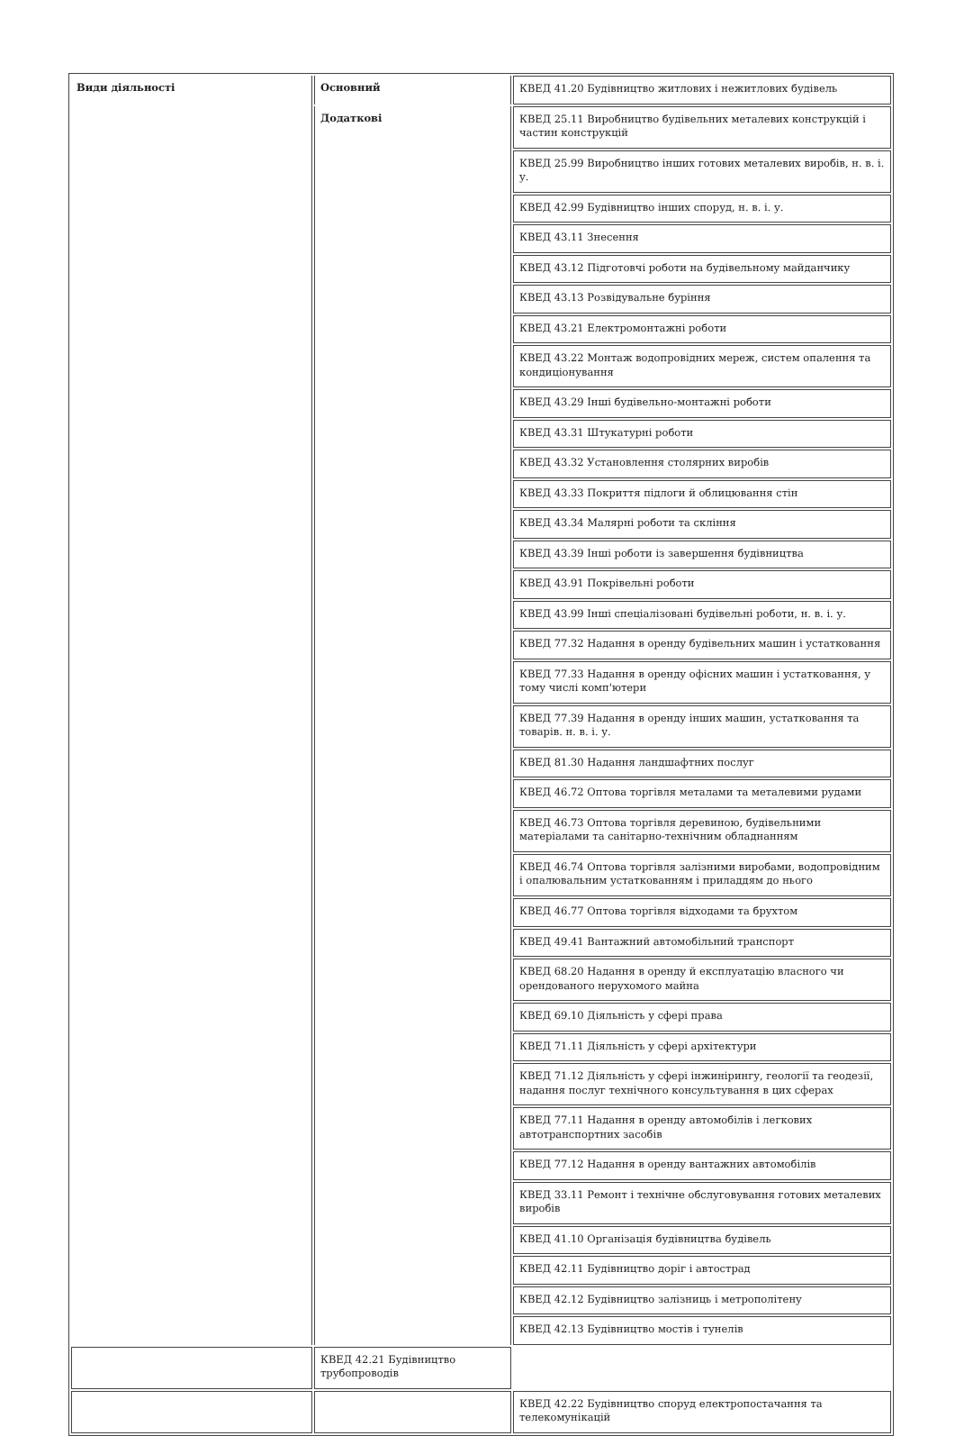| Види діяльності | Основний | КВЕД 41.20 Будівництво житлових і нежитлових будівель |
| | Додаткові | КВЕД 25.11 Виробництво будівельних металевих конструкцій і частин конструкцій |
| | | КВЕД 25.99 Виробництво інших готових металевих виробів, н. в. і. у. |
| | | КВЕД 42.99 Будівництво інших споруд, н. в. і. у. |
| | | КВЕД 43.11 Знесення |
| | | КВЕД 43.12 Підготовчі роботи на будівельному майданчику |
| | | КВЕД 43.13 Розвідувальне буріння |
| | | КВЕД 43.21 Електромонтажні роботи |
| | | КВЕД 43.22 Монтаж водопровідних мереж, систем опалення та кондиціонування |
| | | КВЕД 43.29 Інші будівельно-монтажні роботи |
| | | КВЕД 43.31 Штукатурні роботи |
| | | КВЕД 43.32 Установлення столярних виробів |
| | | КВЕД 43.33 Покриття підлоги й облицювання стін |
| | | КВЕД 43.34 Малярні роботи та скління |
| | | КВЕД 43.39 Інші роботи із завершення будівництва |
| | | КВЕД 43.91 Покрівельні роботи |
| | | КВЕД 43.99 Інші спеціалізовані будівельні роботи, н. в. і. у. |
| | | КВЕД 77.32 Надання в оренду будівельних машин і устатковання |
| | | КВЕД 77.33 Надання в оренду офісних машин і устатковання, у тому числі комп'ютери |
| | | КВЕД 77.39 Надання в оренду інших машин, устатковання та товарів. н. в. і. у. |
| | | КВЕД 81.30 Надання ландшафтних послуг |
| | | КВЕД 46.72 Оптова торгівля металами та металевими рудами |
| | | КВЕД 46.73 Оптова торгівля деревиною, будівельними матеріалами та санітарно-технічним обладнанням |
| | | КВЕД 46.74 Оптова торгівля залізними виробами, водопровідним і опалювальним устаткованням і приладдям до нього |
| | | КВЕД 46.77 Оптова торгівля відходами та брухтом |
| | | КВЕД 49.41 Вантажний автомобільний транспорт |
| | | КВЕД 68.20 Надання в оренду й експлуатацію власного чи орендованого нерухомого майна |
| | | КВЕД 69.10 Діяльність у сфері права |
| | | КВЕД 71.11 Діяльність у сфері архітектури |
| | | КВЕД 71.12 Діяльність у сфері інжинірингу, геології та геодезії, надання послуг технічного консультування в цих сферах |
| | | КВЕД 77.11 Надання в оренду автомобілів і легкових автотранспортних засобів |
| | | КВЕД 77.12 Надання в оренду вантажних автомобілів |
| | | КВЕД 33.11 Ремонт і технічне обслуговування готових металевих виробів |
| | | КВЕД 41.10 Організація будівництва будівель |
| | | КВЕД 42.11 Будівництво доріг і автострад |
| | | КВЕД 42.12 Будівництво залізниць і метрополітену |
| | | КВЕД 42.13 Будівництво мостів і тунелів |
| | КВЕД 42.21 Будівництво трубопроводів | |
| | | КВЕД 42.22 Будівництво споруд електропостачання та телекомунікацій |